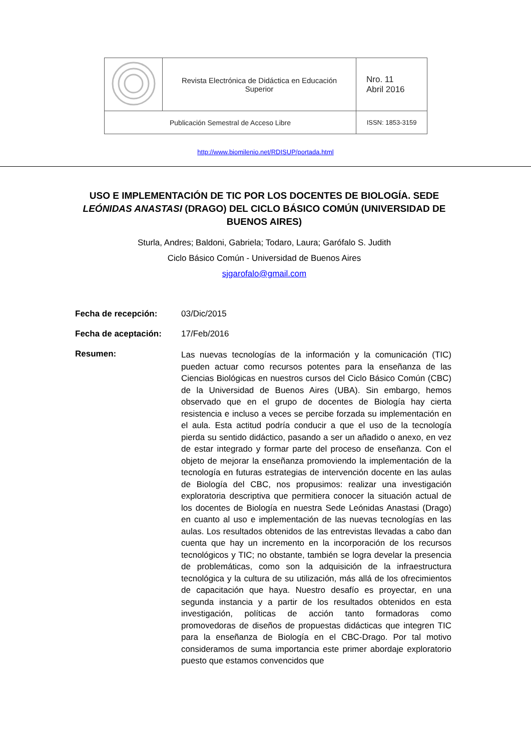| | Revista Electrónica de Didáctica en Educación Superior | | Nro. 11 Abril 2016 |
| Publicación Semestral de Acceso Libre | | ISSN: 1853-3159 | |
http://www.biomilenio.net/RDISUP/portada.html
USO E IMPLEMENTACIÓN DE TIC POR LOS DOCENTES DE BIOLOGÍA. SEDE LEÓNIDAS ANASTASI (DRAGO) DEL CICLO BÁSICO COMÚN (UNIVERSIDAD DE BUENOS AIRES)
Sturla, Andres; Baldoni, Gabriela; Todaro, Laura; Garófalo S. Judith
Ciclo Básico Común - Universidad de Buenos Aires
sjgarofalo@gmail.com
Fecha de recepción: 03/Dic/2015
Fecha de aceptación: 17/Feb/2016
Resumen:
Las nuevas tecnologías de la información y la comunicación (TIC) pueden actuar como recursos potentes para la enseñanza de las Ciencias Biológicas en nuestros cursos del Ciclo Básico Común (CBC) de la Universidad de Buenos Aires (UBA). Sin embargo, hemos observado que en el grupo de docentes de Biología hay cierta resistencia e incluso a veces se percibe forzada su implementación en el aula. Esta actitud podría conducir a que el uso de la tecnología pierda su sentido didáctico, pasando a ser un añadido o anexo, en vez de estar integrado y formar parte del proceso de enseñanza. Con el objeto de mejorar la enseñanza promoviendo la implementación de la tecnología en futuras estrategias de intervención docente en las aulas de Biología del CBC, nos propusimos: realizar una investigación exploratoria descriptiva que permitiera conocer la situación actual de los docentes de Biología en nuestra Sede Leónidas Anastasi (Drago) en cuanto al uso e implementación de las nuevas tecnologías en las aulas. Los resultados obtenidos de las entrevistas llevadas a cabo dan cuenta que hay un incremento en la incorporación de los recursos tecnológicos y TIC; no obstante, también se logra develar la presencia de problemáticas, como son la adquisición de la infraestructura tecnológica y la cultura de su utilización, más allá de los ofrecimientos de capacitación que haya. Nuestro desafío es proyectar, en una segunda instancia y a partir de los resultados obtenidos en esta investigación, políticas de acción tanto formadoras como promovedoras de diseños de propuestas didácticas que integren TIC para la enseñanza de Biología en el CBC-Drago. Por tal motivo consideramos de suma importancia este primer abordaje exploratorio puesto que estamos convencidos que